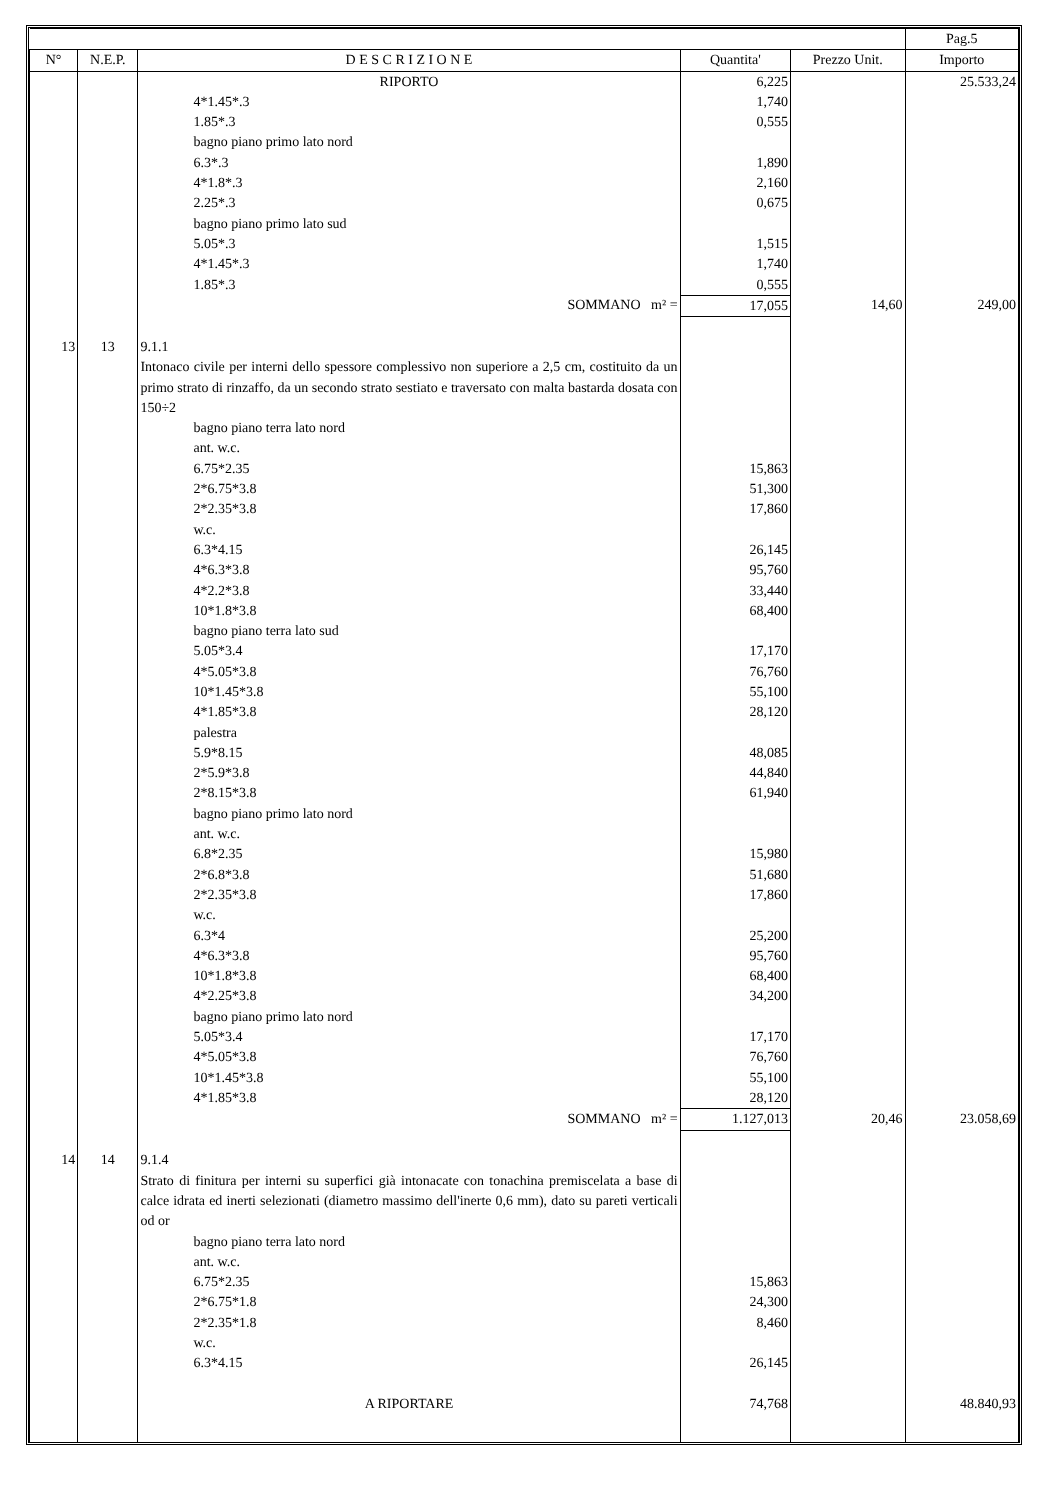| | | | | | Pag.5 |
| --- | --- | --- | --- | --- | --- |
| N° | N.E.P. | D E S C R I Z I O N E | Quantita' | Prezzo Unit. | Importo |
| | | RIPORTO | 6,225 | | 25.533,24 |
| | | 4*1.45*.3 | 1,740 | | |
| | | 1.85*.3 | 0,555 | | |
| | | bagno piano primo lato nord | | | |
| | | 6.3*.3 | 1,890 | | |
| | | 4*1.8*.3 | 2,160 | | |
| | | 2.25*.3 | 0,675 | | |
| | | bagno piano primo lato sud | | | |
| | | 5.05*.3 | 1,515 | | |
| | | 4*1.45*.3 | 1,740 | | |
| | | 1.85*.3 | 0,555 | | |
| | | SOMMANO m² = | 17,055 | 14,60 | 249,00 |
| 13 | 13 | 9.1.1 | | | |
| | | Intonaco civile per interni dello spessore complessivo non superiore a 2,5 cm, costituito da un primo strato di rinzaffo, da un secondo strato sestiato e traversato con malta bastarda dosata con 150÷2 | | | |
| | | bagno piano terra lato nord | | | |
| | | ant. w.c. | | | |
| | | 6.75*2.35 | 15,863 | | |
| | | 2*6.75*3.8 | 51,300 | | |
| | | 2*2.35*3.8 | 17,860 | | |
| | | w.c. | | | |
| | | 6.3*4.15 | 26,145 | | |
| | | 4*6.3*3.8 | 95,760 | | |
| | | 4*2.2*3.8 | 33,440 | | |
| | | 10*1.8*3.8 | 68,400 | | |
| | | bagno piano terra lato sud | | | |
| | | 5.05*3.4 | 17,170 | | |
| | | 4*5.05*3.8 | 76,760 | | |
| | | 10*1.45*3.8 | 55,100 | | |
| | | 4*1.85*3.8 | 28,120 | | |
| | | palestra | | | |
| | | 5.9*8.15 | 48,085 | | |
| | | 2*5.9*3.8 | 44,840 | | |
| | | 2*8.15*3.8 | 61,940 | | |
| | | bagno piano primo lato nord | | | |
| | | ant. w.c. | | | |
| | | 6.8*2.35 | 15,980 | | |
| | | 2*6.8*3.8 | 51,680 | | |
| | | 2*2.35*3.8 | 17,860 | | |
| | | w.c. | | | |
| | | 6.3*4 | 25,200 | | |
| | | 4*6.3*3.8 | 95,760 | | |
| | | 10*1.8*3.8 | 68,400 | | |
| | | 4*2.25*3.8 | 34,200 | | |
| | | bagno piano primo lato nord | | | |
| | | 5.05*3.4 | 17,170 | | |
| | | 4*5.05*3.8 | 76,760 | | |
| | | 10*1.45*3.8 | 55,100 | | |
| | | 4*1.85*3.8 | 28,120 | | |
| | | SOMMANO m² = | 1.127,013 | 20,46 | 23.058,69 |
| 14 | 14 | 9.1.4 | | | |
| | | Strato di finitura per interni su superfici già intonacate con tonachina premiscelata a base di calce idrata ed inerti selezionati (diametro massimo dell'inerte 0,6 mm), dato su pareti verticali od or | | | |
| | | bagno piano terra lato nord | | | |
| | | ant. w.c. | | | |
| | | 6.75*2.35 | 15,863 | | |
| | | 2*6.75*1.8 | 24,300 | | |
| | | 2*2.35*1.8 | 8,460 | | |
| | | w.c. | | | |
| | | 6.3*4.15 | 26,145 | | |
| | | A RIPORTARE | 74,768 | | 48.840,93 |